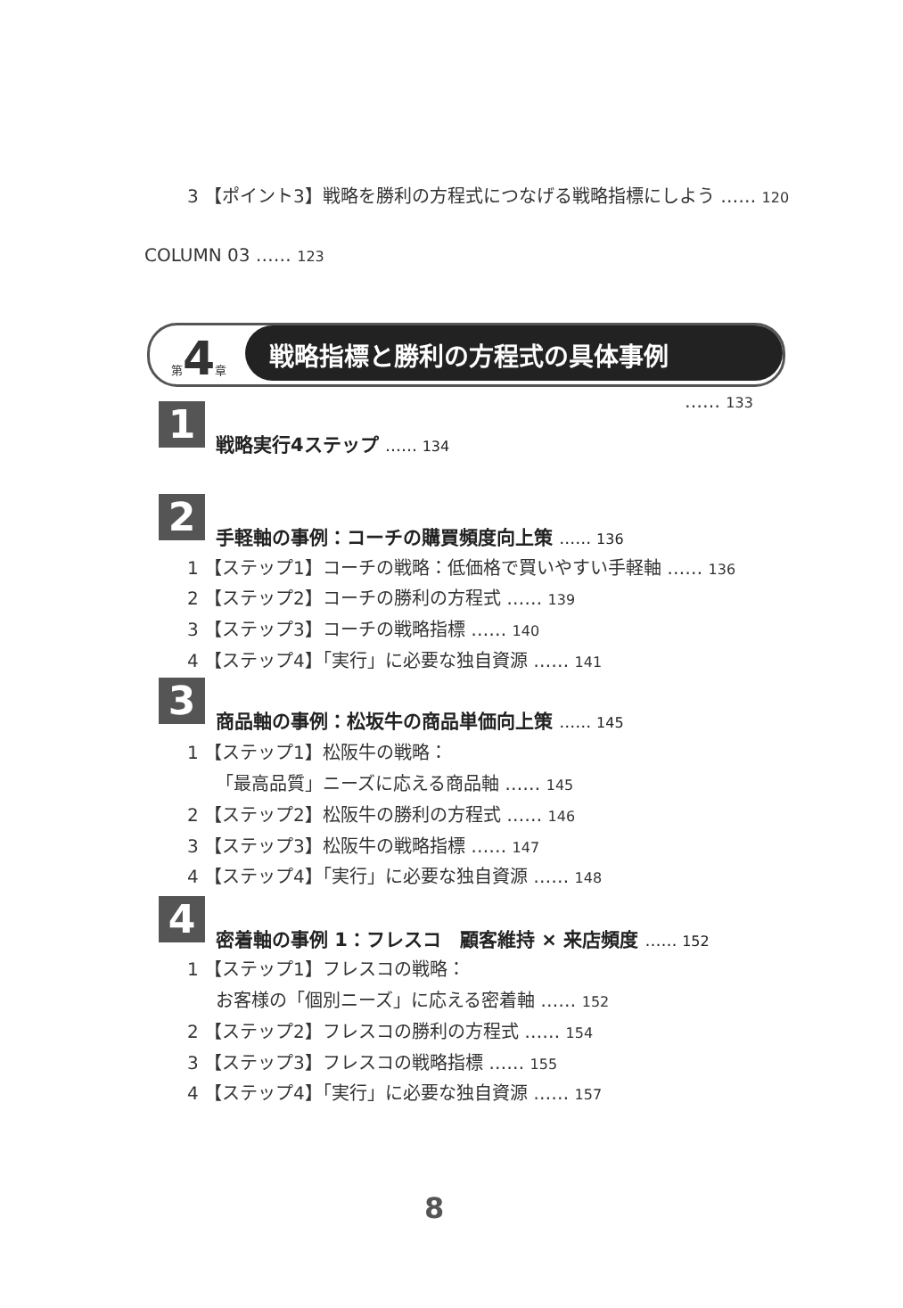3 【ポイント3】戦略を勝利の方程式につなげる戦略指標にしよう …… 120
COLUMN 03 …… 123
第 4 章 戦略指標と勝利の方程式の具体事例
…… 133
1 戦略実行4ステップ …… 134
2 手軽軸の事例：コーチの購買頻度向上策 …… 136
1 【ステップ1】コーチの戦略：低価格で買いやすい手軽軸 …… 136
2 【ステップ2】コーチの勝利の方程式 …… 139
3 【ステップ3】コーチの戦略指標 …… 140
4 【ステップ4】「実行」に必要な独自資源 …… 141
3 商品軸の事例：松坂牛の商品単価向上策 …… 145
1 【ステップ1】松阪牛の戦略：
「最高品質」ニーズに応える商品軸 …… 145
2 【ステップ2】松阪牛の勝利の方程式 …… 146
3 【ステップ3】松阪牛の戦略指標 …… 147
4 【ステップ4】「実行」に必要な独自資源 …… 148
4 密着軸の事例 1：フレスコ　顧客維持 × 来店頻度 …… 152
1 【ステップ1】フレスコの戦略：
お客様の「個別ニーズ」に応える密着軸 …… 152
2 【ステップ2】フレスコの勝利の方程式 …… 154
3 【ステップ3】フレスコの戦略指標 …… 155
4 【ステップ4】「実行」に必要な独自資源 …… 157
8